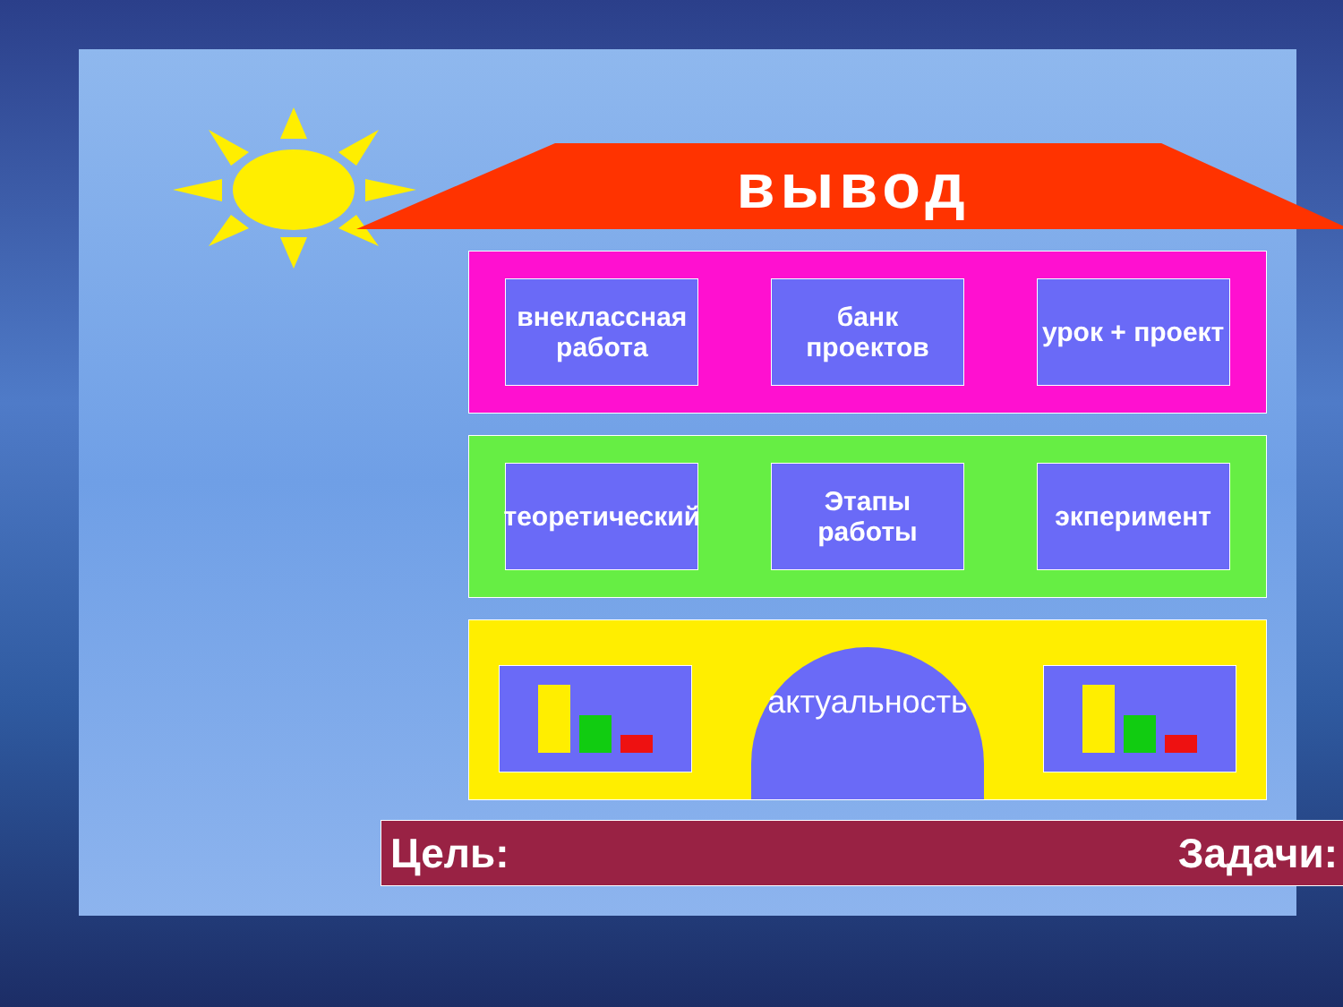вывод
внеклассная работа
банк проектов
урок + проект
теоретический
Этапы работы
экперимент
актуальность
Цель: Задачи: